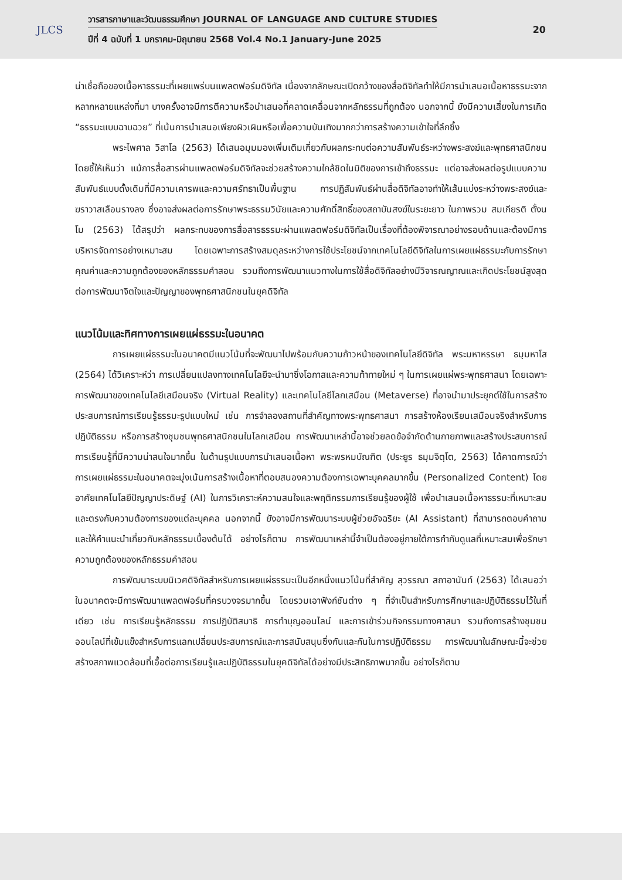JLCS
วารสารภาษาและวัฒนธรรมศึกษา JOURNAL OF LANGUAGE AND CULTURE STUDIES
ปีที่ 4 ฉบับที่ 1 มกราคม-มิถุนายน 2568 Vol.4 No.1 January-June 2025
20
น่าเชื่อถือของเนื้อหาธรรมะที่เผยแพร่บนแพลตฟอร์มดิจิทัล เนื่องจากลักษณะเปิดกว้างของสื่อดิจิทัลทำให้มีการนำเสนอเนื้อหาธรรมะจากหลากหลายแหล่งที่มา บางครั้งอาจมีการตีความหรือนำเสนอที่คลาดเคลื่อนจากหลักธรรมที่ถูกต้อง นอกจากนี้ ยังมีความเสี่ยงในการเกิด “ธรรมะแบบฉาบฉวย” ที่เน้นการนำเสนอเพียงผิวเผินหรือเพื่อความบันเทิงมากกว่าการสร้างความเข้าใจที่ลึกซึ้ง
พระไพศาล วิสาโล (2563) ได้เสนอมุมมองเพิ่มเติมเกี่ยวกับผลกระทบต่อความสัมพันธ์ระหว่างพระสงฆ์และพุทธศาสนิกชน โดยชี้ให้เห็นว่า แม้การสื่อสารผ่านแพลตฟอร์มดิจิทัลจะช่วยสร้างความใกล้ชิดในมิติของการเข้าถึงธรรมะ แต่อาจส่งผลต่อรูปแบบความสัมพันธ์แบบดั้งเดิมที่มีความเคารพและความศรัทธาเป็นพื้นฐาน การปฏิสัมพันธ์ผ่านสื่อดิจิทัลอาจทำให้เส้นแบ่งระหว่างพระสงฆ์และฆราวาสเลือนรางลง ซึ่งอาจส่งผลต่อการรักษาพระธรรมวินัยและความศักดิ์สิทธิ์ของสถาบันสงฆ์ในระยะยาว ในภาพรวม สมเกียรติ ตั้งนโม (2563) ได้สรุปว่า ผลกระทบของการสื่อสารธรรมะผ่านแพลตฟอร์มดิจิทัลเป็นเรื่องที่ต้องพิจารณาอย่างรอบด้านและต้องมีการบริหารจัดการอย่างเหมาะสม โดยเฉพาะการสร้างสมดุลระหว่างการใช้ประโยชน์จากเทคโนโลยีดิจิทัลในการเผยแผ่ธรรมะกับการรักษาคุณค่าและความถูกต้องของหลักธรรมคำสอน รวมถึงการพัฒนาแนวทางในการใช้สื่อดิจิทัลอย่างมีวิจารณญาณและเกิดประโยชน์สูงสุดต่อการพัฒนาจิตใจและปัญญาของพุทธศาสนิกชนในยุคดิจิทัล
แนวโน้มและทิศทางการเผยแผ่ธรรมะในอนาคต
การเผยแผ่ธรรมะในอนาคตมีแนวโน้มที่จะพัฒนาไปพร้อมกับความก้าวหน้าของเทคโนโลยีดิจิทัล พระมหาหรรษา ธมฺมหาโส (2564) ได้วิเคราะห์ว่า การเปลี่ยนแปลงทางเทคโนโลยีจะนำมาซึ่งโอกาสและความท้าทายใหม่ ๆ ในการเผยแผ่พระพุทธศาสนา โดยเฉพาะการพัฒนาของเทคโนโลยีเสมือนจริง (Virtual Reality) และเทคโนโลยีโลกเสมือน (Metaverse) ที่อาจนำมาประยุกต์ใช้ในการสร้างประสบการณ์การเรียนรู้ธรรมะรูปแบบใหม่ เช่น การจำลองสถานที่สำคัญทางพระพุทธศาสนา การสร้างห้องเรียนเสมือนจริงสำหรับการปฏิบัติธรรม หรือการสร้างชุมชนพุทธศาสนิกชนในโลกเสมือน การพัฒนาเหล่านี้อาจช่วยลดข้อจำกัดด้านกายภาพและสร้างประสบการณ์การเรียนรู้ที่มีความน่าสนใจมากขึ้น ในด้านรูปแบบการนำเสนอเนื้อหา พระพรหมบัณฑิต (ประยูร ธมฺมจิตฺโต, 2563) ได้คาดการณ์ว่า การเผยแผ่ธรรมะในอนาคตจะมุ่งเน้นการสร้างเนื้อหาที่ตอบสนองความต้องการเฉพาะบุคคลมากขึ้น (Personalized Content) โดยอาศัยเทคโนโลยีปัญญาประดิษฐ์ (AI) ในการวิเคราะห์ความสนใจและพฤติกรรมการเรียนรู้ของผู้ใช้ เพื่อนำเสนอเนื้อหาธรรมะที่เหมาะสมและตรงกับความต้องการของแต่ละบุคคล นอกจากนี้ ยังอาจมีการพัฒนาระบบผู้ช่วยอัจฉริยะ (AI Assistant) ที่สามารถตอบคำถามและให้คำแนะนำเกี่ยวกับหลักธรรมเบื้องต้นได้ อย่างไรก็ตาม การพัฒนาเหล่านี้จำเป็นต้องอยู่ภายใต้การกำกับดูแลที่เหมาะสมเพื่อรักษาความถูกต้องของหลักธรรมคำสอน
การพัฒนาระบบนิเวศดิจิทัลสำหรับการเผยแผ่ธรรมะเป็นอีกหนึ่งแนวโน้มที่สำคัญ สุวรรณา สถาอานันท์ (2563) ได้เสนอว่า ในอนาคตจะมีการพัฒนาแพลตฟอร์มที่ครบวงจรมากขึ้น โดยรวมเอาฟังก์ชันต่าง ๆ ที่จำเป็นสำหรับการศึกษาและปฏิบัติธรรมไว้ในที่เดียว เช่น การเรียนรู้หลักธรรม การปฏิบัติสมาธิ การทำบุญออนไลน์ และการเข้าร่วมกิจกรรมทางศาสนา รวมถึงการสร้างชุมชนออนไลน์ที่เข้มแข็งสำหรับการแลกเปลี่ยนประสบการณ์และการสนับสนุนซึ่งกันและกันในการปฏิบัติธรรม การพัฒนาในลักษณะนี้จะช่วยสร้างสภาพแวดล้อมที่เอื้อต่อการเรียนรู้และปฏิบัติธรรมในยุคดิจิทัลได้อย่างมีประสิทธิภาพมากขึ้น อย่างไรก็ตาม